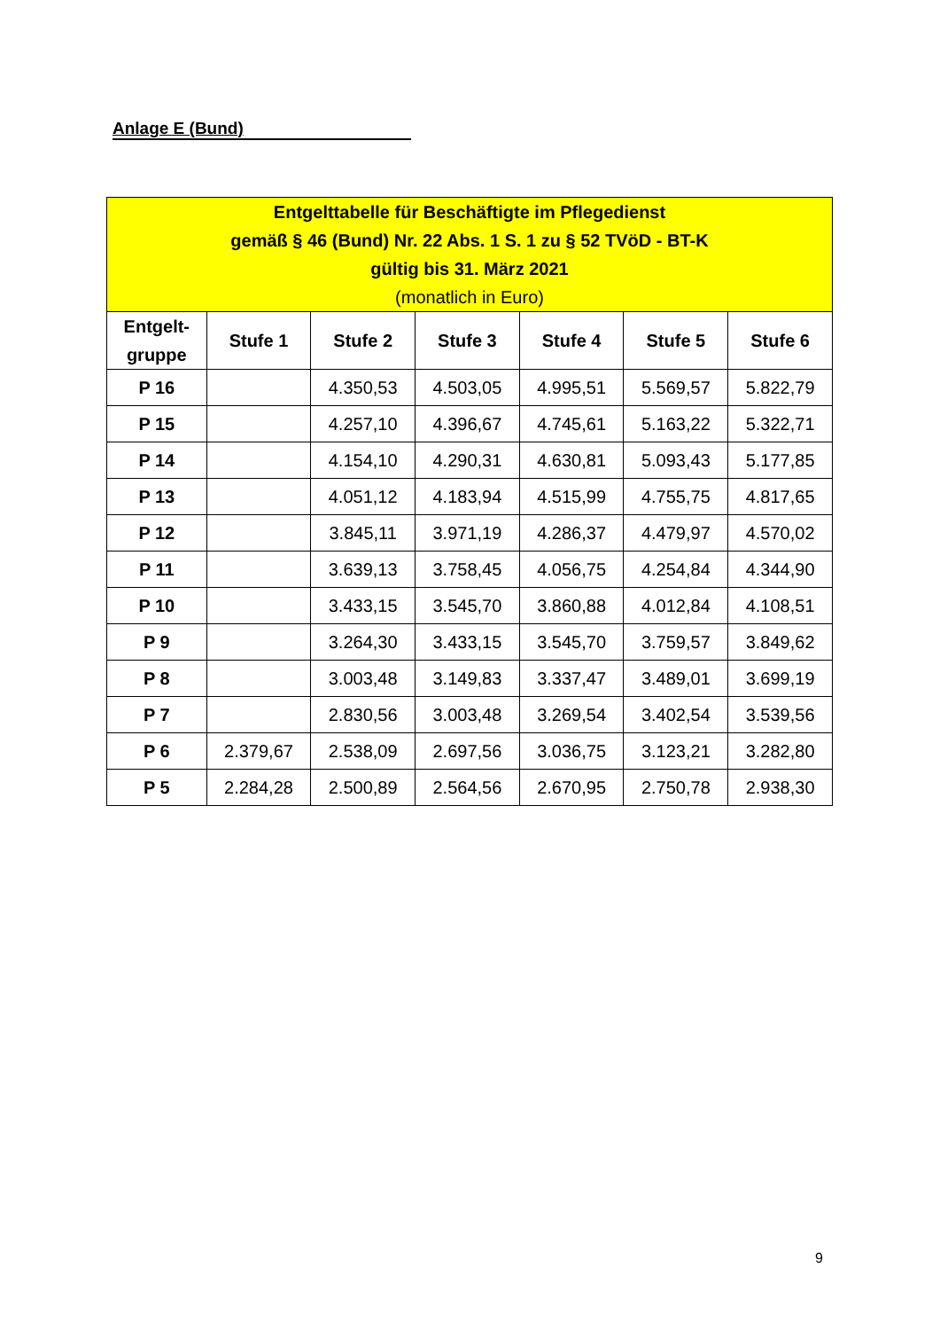Anlage E (Bund)
| Entgelttabelle für Beschäftigte im Pflegedienst gemäß § 46 (Bund) Nr. 22 Abs. 1 S. 1 zu § 52 TVöD - BT-K gültig bis 31. März 2021 (monatlich in Euro) | | | | | | |
| Entgelt- gruppe | Stufe 1 | Stufe 2 | Stufe 3 | Stufe 4 | Stufe 5 | Stufe 6 |
| P 16 | | 4.350,53 | 4.503,05 | 4.995,51 | 5.569,57 | 5.822,79 |
| P 15 | | 4.257,10 | 4.396,67 | 4.745,61 | 5.163,22 | 5.322,71 |
| P 14 | | 4.154,10 | 4.290,31 | 4.630,81 | 5.093,43 | 5.177,85 |
| P 13 | | 4.051,12 | 4.183,94 | 4.515,99 | 4.755,75 | 4.817,65 |
| P 12 | | 3.845,11 | 3.971,19 | 4.286,37 | 4.479,97 | 4.570,02 |
| P 11 | | 3.639,13 | 3.758,45 | 4.056,75 | 4.254,84 | 4.344,90 |
| P 10 | | 3.433,15 | 3.545,70 | 3.860,88 | 4.012,84 | 4.108,51 |
| P 9 | | 3.264,30 | 3.433,15 | 3.545,70 | 3.759,57 | 3.849,62 |
| P 8 | | 3.003,48 | 3.149,83 | 3.337,47 | 3.489,01 | 3.699,19 |
| P 7 | | 2.830,56 | 3.003,48 | 3.269,54 | 3.402,54 | 3.539,56 |
| P 6 | 2.379,67 | 2.538,09 | 2.697,56 | 3.036,75 | 3.123,21 | 3.282,80 |
| P 5 | 2.284,28 | 2.500,89 | 2.564,56 | 2.670,95 | 2.750,78 | 2.938,30 |
9